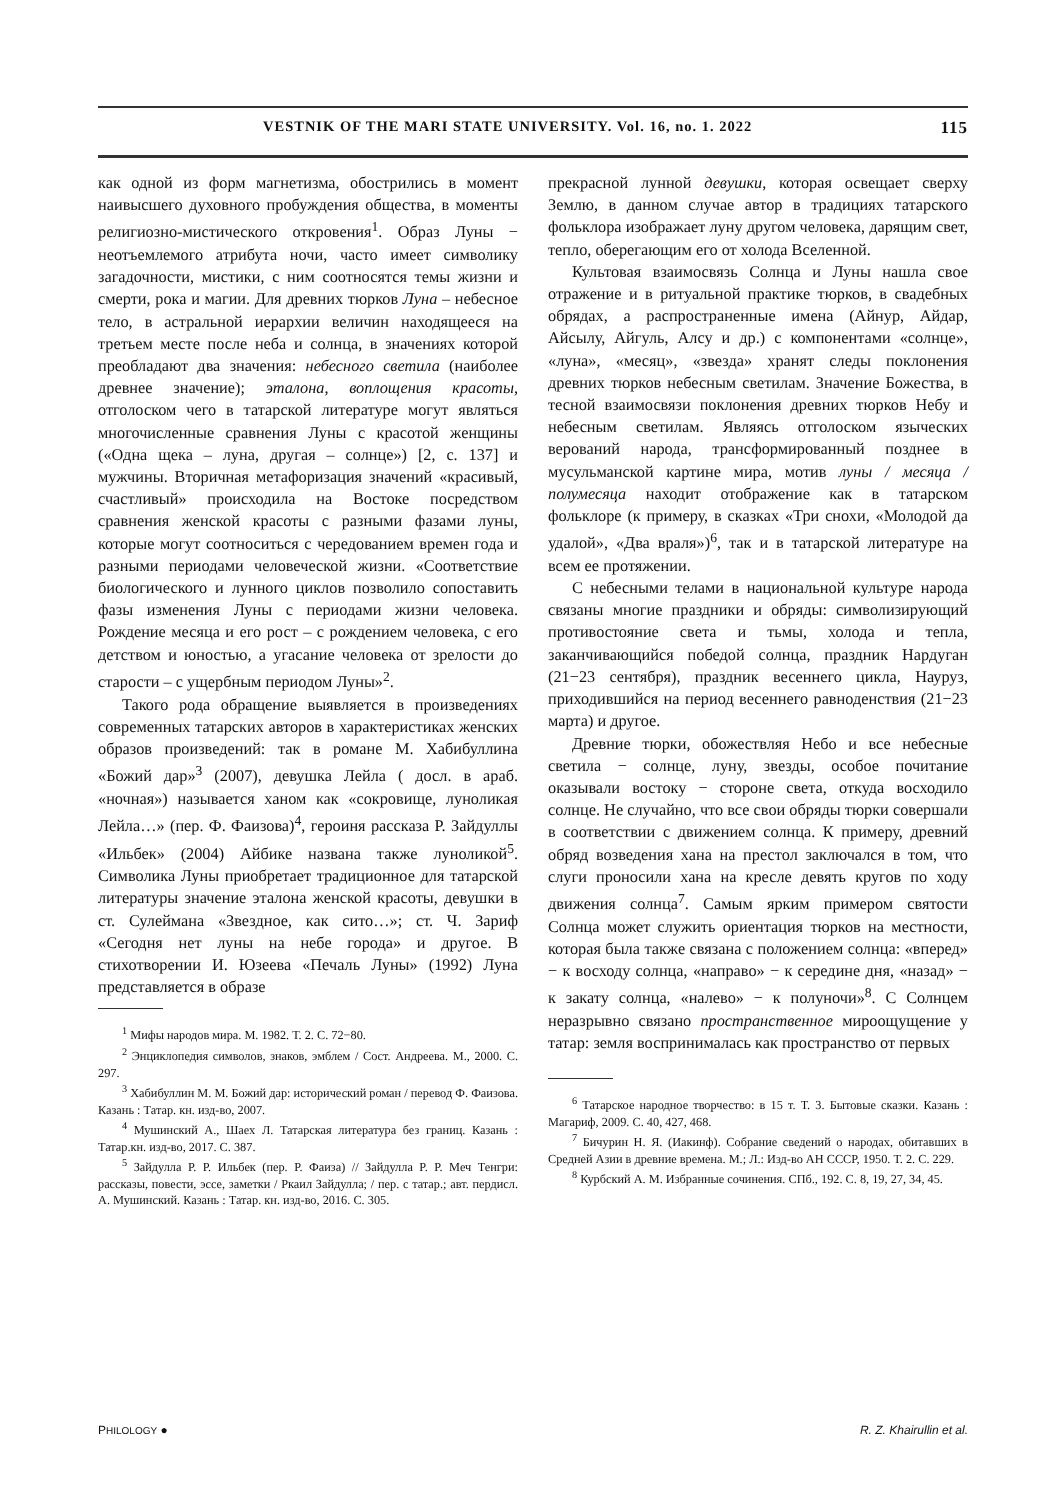VESTNIK OF THE MARI STATE UNIVERSITY. Vol. 16, no. 1. 2022 115
как одной из форм магнетизма, обострились в момент наивысшего духовного пробуждения общества, в моменты религиозно-мистического откровения<sup>1</sup>. Образ Луны − неотъемлемого атрибута ночи, часто имеет символику загадочности, мистики, с ним соотносятся темы жизни и смерти, рока и магии. Для древних тюрков Луна – небесное тело, в астральной иерархии величин находящееся на третьем месте после неба и солнца, в значениях которой преобладают два значения: небесного светила (наиболее древнее значение); эталона, воплощения красоты, отголоском чего в татарской литературе могут являться многочисленные сравнения Луны с красотой женщины («Одна щека – луна, другая – солнце») [2, с. 137] и мужчины. Вторичная метафоризация значений «красивый, счастливый» происходила на Востоке посредством сравнения женской красоты с разными фазами луны, которые могут соотноситься с чередованием времен года и разными периодами человеческой жизни. «Соответствие биологического и лунного циклов позволило сопоставить фазы изменения Луны с периодами жизни человека. Рождение месяца и его рост – с рождением человека, с его детством и юностью, а угасание человека от зрелости до старости – с ущербным периодом Луны»<sup>2</sup>.
Такого рода обращение выявляется в произведениях современных татарских авторов в характеристиках женских образов произведений: так в романе М. Хабибуллина «Божий дар»<sup>3</sup> (2007), девушка Лейла ( досл. в араб. «ночная») называется ханом как «сокровище, луноликая Лейла…» (пер. Ф. Фаизова)<sup>4</sup>, героиня рассказа Р. Зайдуллы «Ильбек» (2004) Айбике названа также луноликой<sup>5</sup>. Символика Луны приобретает традиционное для татарской литературы значение эталона женской красоты, девушки в ст. Сулеймана «Звездное, как сито…»; ст. Ч. Зариф «Сегодня нет луны на небе города» и другое. В стихотворении И. Юзеева «Печаль Луны» (1992) Луна представляется в образе
<sup>1</sup> Мифы народов мира. М. 1982. Т. 2. С. 72−80.
<sup>2</sup> Энциклопедия символов, знаков, эмблем / Сост. Андреева. М., 2000. С. 297.
<sup>3</sup> Хабибуллин М. М. Божий дар: исторический роман / перевод Ф. Фаизова. Казань : Татар. кн. изд-во, 2007.
<sup>4</sup> Мушинский А., Шаех Л. Татарская литература без границ. Казань : Татар.кн. изд-во, 2017. С. 387.
<sup>5</sup> Зайдулла Р. Р. Ильбек (пер. Р. Фаиза) // Зайдулла Р. Р. Меч Тенгри: рассказы, повести, эссе, заметки / Ркаил Зайдулла; / пер. с татар.; авт. пердисл. А. Мушинский. Казань : Татар. кн. изд-во, 2016. С. 305.
прекрасной лунной девушки, которая освещает сверху Землю, в данном случае автор в традициях татарского фольклора изображает луну другом человека, дарящим свет, тепло, оберегающим его от холода Вселенной.
Культовая взаимосвязь Солнца и Луны нашла свое отражение и в ритуальной практике тюрков, в свадебных обрядах, а распространенные имена (Айнур, Айдар, Айсылу, Айгуль, Алсу и др.) с компонентами «солнце», «луна», «месяц», «звезда» хранят следы поклонения древних тюрков небесным светилам. Значение Божества, в тесной взаимосвязи поклонения древних тюрков Небу и небесным светилам. Являясь отголоском языческих верований народа, трансформированный позднее в мусульманской картине мира, мотив луны / месяца / полумесяца находит отображение как в татарском фольклоре (к примеру, в сказках «Три снохи, «Молодой да удалой», «Два враля»)<sup>6</sup>, так и в татарской литературе на всем ее протяжении.
С небесными телами в национальной культуре народа связаны многие праздники и обряды: символизирующий противостояние света и тьмы, холода и тепла, заканчивающийся победой солнца, праздник Нардуган (21−23 сентября), праздник весеннего цикла, Науруз, приходившийся на период весеннего равноденствия (21−23 марта) и другое.
Древние тюрки, обожествляя Небо и все небесные светила − солнце, луну, звезды, особое почитание оказывали востоку − стороне света, откуда восходило солнце. Не случайно, что все свои обряды тюрки совершали в соответствии с движением солнца. К примеру, древний обряд возведения хана на престол заключался в том, что слуги проносили хана на кресле девять кругов по ходу движения солнца<sup>7</sup>. Самым ярким примером святости Солнца может служить ориентация тюрков на местности, которая была также связана с положением солнца: «вперед» − к восходу солнца, «направо» − к середине дня, «назад» − к закату солнца, «налево» − к полуночи»<sup>8</sup>. С Солнцем неразрывно связано пространственное мироощущение у татар: земля воспринималась как пространство от первых
<sup>6</sup> Татарское народное творчество: в 15 т. Т. 3. Бытовые сказки. Казань : Магариф, 2009. С. 40, 427, 468.
<sup>7</sup> Бичурин Н. Я. (Иакинф). Собрание сведений о народах, обитавших в Средней Азии в древние времена. М.; Л.: Изд-во АН СССР, 1950. Т. 2. С. 229.
<sup>8</sup> Курбский А. М. Избранные сочинения. СПб., 192. С. 8, 19, 27, 34, 45.
PHILOLOGY ● R. Z. Khairullin et al.